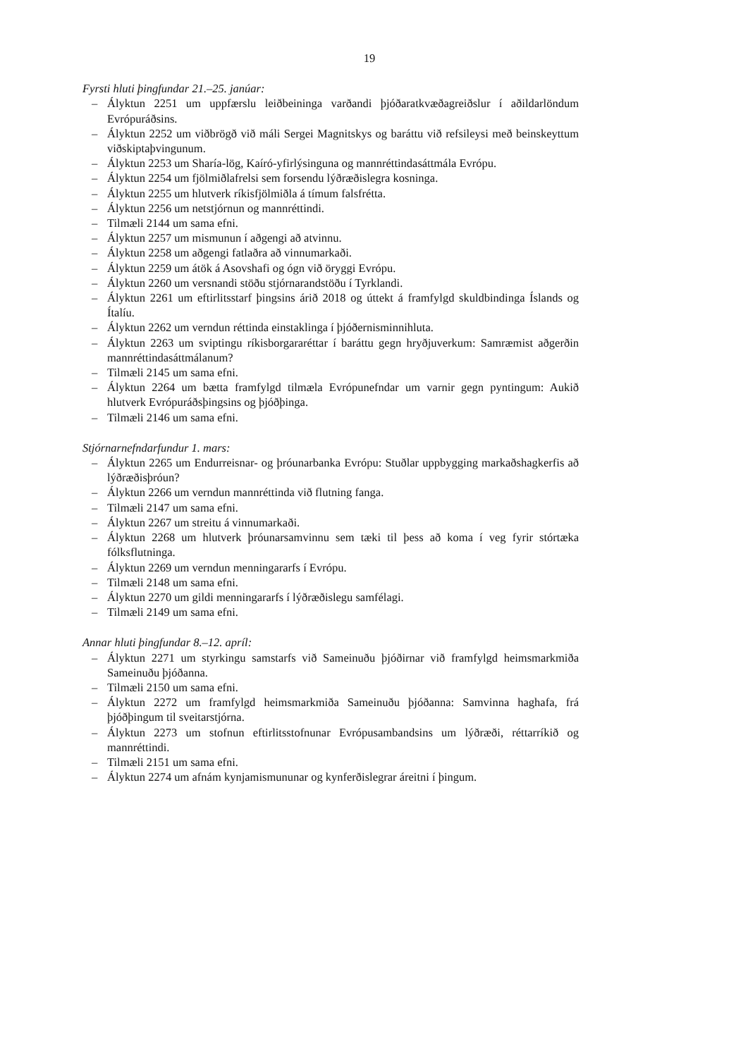19
Fyrsti hluti þingfundar 21.–25. janúar:
– Ályktun 2251 um uppfærslu leiðbeininga varðandi þjóðaratkvæðagreiðslur í aðildar­löndum Evrópuráðsins.
– Ályktun 2252 um viðbrögð við máli Sergei Magnitskys og baráttu við refsileysi með beinskeyttum viðskiptaþvingunum.
– Ályktun 2253 um Sharía-lög, Kaíró-yfirlýsinguna og mannréttindasáttmála Evrópu.
– Ályktun 2254 um fjölmiðlafrelsi sem forsendu lýðræðislegra kosninga.
– Ályktun 2255 um hlutverk ríkisfjölmiðla á tímum falsfrétta.
– Ályktun 2256 um netstjórnun og mannréttindi.
– Tilmæli 2144 um sama efni.
– Ályktun 2257 um mismunun í aðgengi að atvinnu.
– Ályktun 2258 um aðgengi fatlaðra að vinnumarkaði.
– Ályktun 2259 um átök á Asovshafi og ógn við öryggi Evrópu.
– Ályktun 2260 um versnandi stöðu stjórnarandstöðu í Tyrklandi.
– Ályktun 2261 um eftirlitsstarf þingsins árið 2018 og úttekt á framfylgd skuldbindinga Íslands og Ítalíu.
– Ályktun 2262 um verndun réttinda einstaklinga í þjóðernisminnihluta.
– Ályktun 2263 um sviptingu ríkisborgararéttar í baráttu gegn hryðjuverkum: Samræmist aðgerðin mannréttindasáttmálanum?
– Tilmæli 2145 um sama efni.
– Ályktun 2264 um bætta framfylgd tilmæla Evrópunefndar um varnir gegn pyntingum: Aukið hlutverk Evrópuráðsþingsins og þjóðþinga.
– Tilmæli 2146 um sama efni.
Stjórnarnefndarfundur 1. mars:
– Ályktun 2265 um Endurreisnar- og þróunarbanka Evrópu: Stuðlar uppbygging markaðs­hagkerfis að lýðræðisþróun?
– Ályktun 2266 um verndun mannréttinda við flutning fanga.
– Tilmæli 2147 um sama efni.
– Ályktun 2267 um streitu á vinnumarkaði.
– Ályktun 2268 um hlutverk þróunarsamvinnu sem tæki til þess að koma í veg fyrir stórtæka fólksflutninga.
– Ályktun 2269 um verndun menningararfs í Evrópu.
– Tilmæli 2148 um sama efni.
– Ályktun 2270 um gildi menningararfs í lýðræðislegu samfélagi.
– Tilmæli 2149 um sama efni.
Annar hluti þingfundar 8.–12. apríl:
– Ályktun 2271 um styrkingu samstarfs við Sameinuðu þjóðirnar við framfylgd heims­markmiða Sameinuðu þjóðanna.
– Tilmæli 2150 um sama efni.
– Ályktun 2272 um framfylgd heimsmarkmiða Sameinuðu þjóðanna: Samvinna haghafa, frá þjóðþingum til sveitarstjórna.
– Ályktun 2273 um stofnun eftirlitsstofnunar Evrópusambandsins um lýðræði, réttarríkið og mannréttindi.
– Tilmæli 2151 um sama efni.
– Ályktun 2274 um afnám kynjamismununar og kynferðislegrar áreitni í þingum.